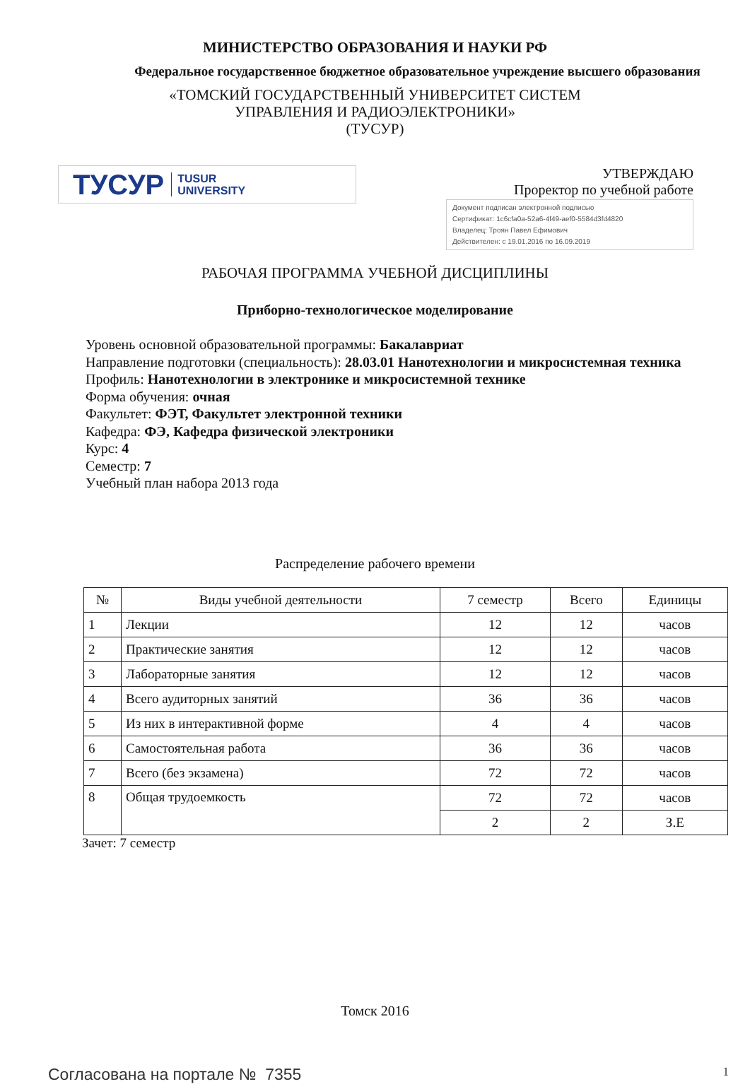МИНИСТЕРСТВО ОБРАЗОВАНИЯ И НАУКИ РФ
Федеральное государственное бюджетное образовательное учреждение высшего образования
«ТОМСКИЙ ГОСУДАРСТВЕННЫЙ УНИВЕРСИТЕТ СИСТЕМ
УПРАВЛЕНИЯ И РАДИОЭЛЕКТРОНИКИ»
(ТУСУР)
ТУСУР TUSUR
UNIVERSITY
УТВЕРЖДАЮ
Проректор по учебной работе
Документ подписан электронной подписью
Сертификат: 1c6cfa0a-52a6-4f49-aef0-5584d3fd4820
Владелец: Троян Павел Ефимович
Действителен: с 19.01.2016 по 16.09.2019
РАБОЧАЯ ПРОГРАММА УЧЕБНОЙ ДИСЦИПЛИНЫ
Приборно-технологическое моделирование
Уровень основной образовательной программы: Бакалавриат
Направление подготовки (специальность): 28.03.01 Нанотехнологии и микросистемная техника
Профиль: Нанотехнологии в электронике и микросистемной технике
Форма обучения: очная
Факультет: ФЭТ, Факультет электронной техники
Кафедра: ФЭ, Кафедра физической электроники
Курс: 4
Семестр: 7
Учебный план набора 2013 года
Распределение рабочего времени
| № | Виды учебной деятельности | 7 семестр | Всего | Единицы |
| --- | --- | --- | --- | --- |
| 1 | Лекции | 12 | 12 | часов |
| 2 | Практические занятия | 12 | 12 | часов |
| 3 | Лабораторные занятия | 12 | 12 | часов |
| 4 | Всего аудиторных занятий | 36 | 36 | часов |
| 5 | Из них в интерактивной форме | 4 | 4 | часов |
| 6 | Самостоятельная работа | 36 | 36 | часов |
| 7 | Всего (без экзамена) | 72 | 72 | часов |
| 8 | Общая трудоемкость | 72 | 72 | часов |
| | | 2 | 2 | З.Е |
Зачет: 7 семестр
Томск 2016
Согласована на портале № 7355 1